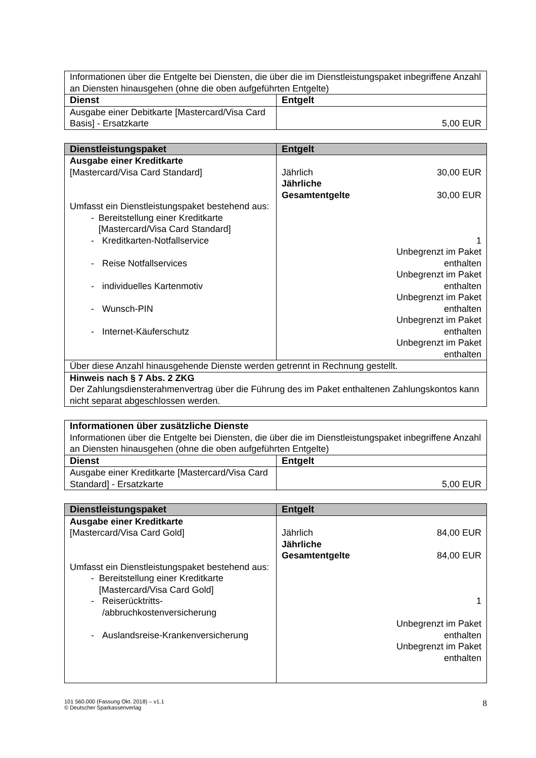| Informationen über die Entgelte bei Diensten, die über die im Dienstleistungspaket inbegriffene Anzahl an Diensten hinausgehen (ohne die oben aufgeführten Entgelte) | |
| Dienst | Entgelt |
| Ausgabe einer Debitkarte [Mastercard/Visa Card Basis] - Ersatzkarte | 5,00 EUR |
| Dienstleistungspaket | Entgelt |
| --- | --- |
| Ausgabe einer Kreditkarte [Mastercard/Visa Card Standard] Umfasst ein Dienstleistungspaket bestehend aus: - Bereitstellung einer Kreditkarte [Mastercard/Visa Card Standard] - Kreditkarten-Notfallservice - Reise Notfallservices - individuelles Kartenmotiv - Wunsch-PIN - Internet-Käuferschutz | Jährlich 30,00 EUR Jährliche Gesamtentgelte 30,00 EUR 1 Unbegrenzt im Paket enthalten Unbegrenzt im Paket enthalten Unbegrenzt im Paket enthalten Unbegrenzt im Paket enthalten Unbegrenzt im Paket enthalten |
| Über diese Anzahl hinausgehende Dienste werden getrennt in Rechnung gestellt. | |
| Hinweis nach § 7 Abs. 2 ZKG Der Zahlungsdiensterahmenvertrag über die Führung des im Paket enthaltenen Zahlungskontos kann nicht separat abgeschlossen werden. | |
| Informationen über zusätzliche Dienste Informationen über die Entgelte bei Diensten, die über die im Dienstleistungspaket inbegriffene Anzahl an Diensten hinausgehen (ohne die oben aufgeführten Entgelte) | |
| Dienst | Entgelt |
| Ausgabe einer Kreditkarte [Mastercard/Visa Card Standard] - Ersatzkarte | 5,00 EUR |
| Dienstleistungspaket | Entgelt |
| --- | --- |
| Ausgabe einer Kreditkarte [Mastercard/Visa Card Gold] Umfasst ein Dienstleistungspaket bestehend aus: - Bereitstellung einer Kreditkarte [Mastercard/Visa Card Gold] - Reiserücktritts- /abbruchkostenversicherung - Auslandsreise-Krankenversicherung | Jährlich 84,00 EUR Jährliche Gesamtentgelte 84,00 EUR 1 Unbegrenzt im Paket enthalten Unbegrenzt im Paket enthalten |
101 560.000 (Fassung Okt. 2018) – v1.1
© Deutscher Sparkassenverlag
8